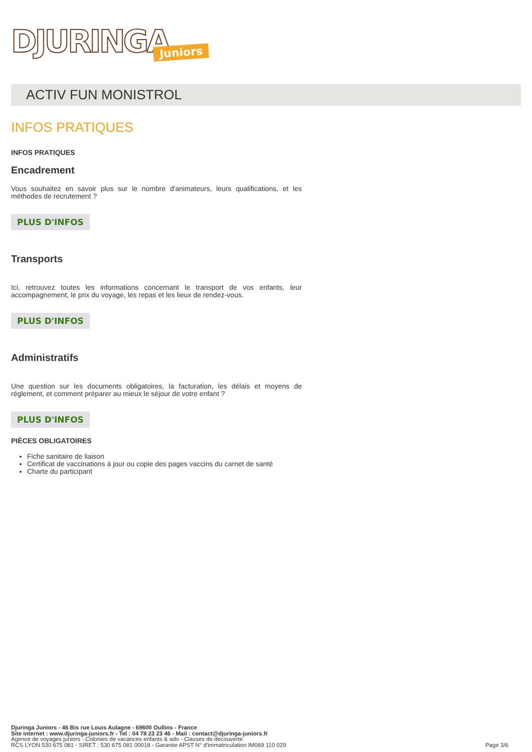DJURINGAJuniors
ACTIV FUN MONISTROL
INFOS PRATIQUES
INFOS PRATIQUES
Encadrement
Vous souhaitez en savoir plus sur le nombre d'animateurs, leurs qualifications, et les méthodes de recrutement ?
PLUS D'INFOS
Transports
Ici, retrouvez toutes les informations concernant le transport de vos enfants, leur accompagnement, le prix du voyage, les repas et les lieux de rendez-vous.
PLUS D'INFOS
Administratifs
Une question sur les documents obligatoires, la facturation, les délais et moyens de réglement, et comment préparer au mieux le séjour de votre enfant ?
PLUS D'INFOS
PIÈCES OBLIGATOIRES
Fiche sanitaire de liaison
Certificat de vaccinations à jour ou copie des pages vaccins du carnet de santé
Charte du participant
Djuringa Juniors - 46 Bis rue Louis Aulagne - 69600 Oullins - France
Site internet : www.djuringa-juniors.fr - Tel : 04 78 23 23 46 - Mail : contact@djuringa-juniors.fr
Agence de voyages juniors - Colonies de vacances enfants & ado - Classes de decouverte
RCS LYON 530 675 081 - SIRET : 530 675 081 00018 - Garantie APST N° d'immatriculation IM069 110 029
Page 3/6